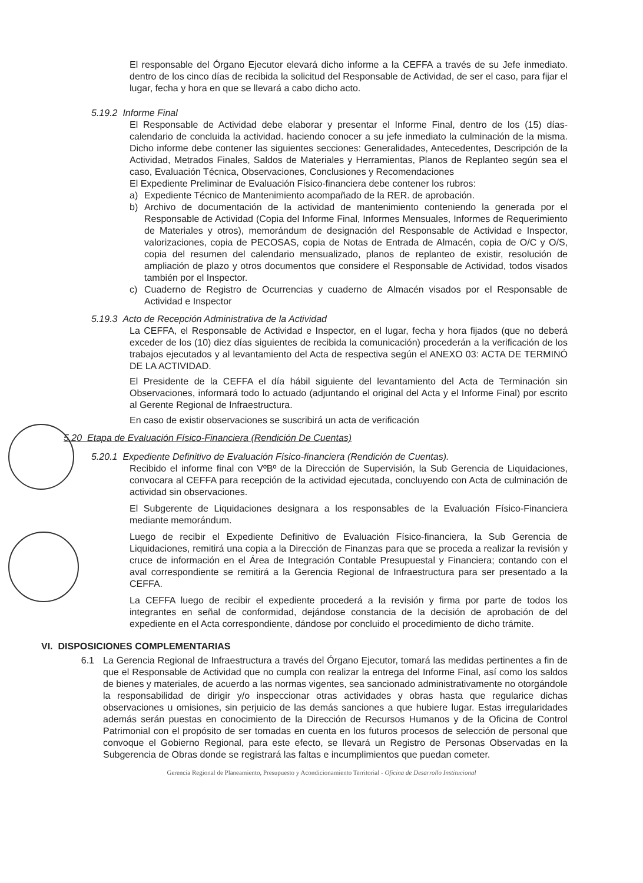El responsable del Órgano Ejecutor elevará dicho informe a la CEFFA a través de su Jefe inmediato. dentro de los cinco días de recibida la solicitud del Responsable de Actividad, de ser el caso, para fijar el lugar, fecha y hora en que se llevará a cabo dicho acto.
5.19.2 Informe Final
El Responsable de Actividad debe elaborar y presentar el Informe Final, dentro de los (15) días-calendario de concluida la actividad. haciendo conocer a su jefe inmediato la culminación de la misma. Dicho informe debe contener las siguientes secciones: Generalidades, Antecedentes, Descripción de la Actividad, Metrados Finales, Saldos de Materiales y Herramientas, Planos de Replanteo según sea el caso, Evaluación Técnica, Observaciones, Conclusiones y Recomendaciones
El Expediente Preliminar de Evaluación Físico-financiera debe contener los rubros:
a) Expediente Técnico de Mantenimiento acompañado de la RER. de aprobación.
b) Archivo de documentación de la actividad de mantenimiento conteniendo la generada por el Responsable de Actividad (Copia del Informe Final, Informes Mensuales, Informes de Requerimiento de Materiales y otros), memorándum de designación del Responsable de Actividad e Inspector, valorizaciones, copia de PECOSAS, copia de Notas de Entrada de Almacén, copia de O/C y O/S, copia del resumen del calendario mensualizado, planos de replanteo de existir, resolución de ampliación de plazo y otros documentos que considere el Responsable de Actividad, todos visados también por el Inspector.
c) Cuaderno de Registro de Ocurrencias y cuaderno de Almacén visados por el Responsable de Actividad e Inspector
5.19.3 Acto de Recepción Administrativa de la Actividad
La CEFFA, el Responsable de Actividad e Inspector, en el lugar, fecha y hora fijados (que no deberá exceder de los (10) diez días siguientes de recibida la comunicación) procederán a la verificación de los trabajos ejecutados y al levantamiento del Acta de respectiva según el ANEXO 03: ACTA DE TERMINÓ DE LA ACTIVIDAD.
El Presidente de la CEFFA el día hábil siguiente del levantamiento del Acta de Terminación sin Observaciones, informará todo lo actuado (adjuntando el original del Acta y el Informe Final) por escrito al Gerente Regional de Infraestructura.
En caso de existir observaciones se suscribirá un acta de verificación
5.20 Etapa de Evaluación Físico-Financiera (Rendición De Cuentas)
5.20.1 Expediente Definitivo de Evaluación Físico-financiera (Rendición de Cuentas).
Recibido el informe final con VºBº de la Dirección de Supervisión, la Sub Gerencia de Liquidaciones, convocara al CEFFA para recepción de la actividad ejecutada, concluyendo con Acta de culminación de actividad sin observaciones.
El Subgerente de Liquidaciones designara a los responsables de la Evaluación Físico-Financiera mediante memorándum.
Luego de recibir el Expediente Definitivo de Evaluación Físico-financiera, la Sub Gerencia de Liquidaciones, remitirá una copia a la Dirección de Finanzas para que se proceda a realizar la revisión y cruce de información en el Área de Integración Contable Presupuestal y Financiera; contando con el aval correspondiente se remitirá a la Gerencia Regional de Infraestructura para ser presentado a la CEFFA.
La CEFFA luego de recibir el expediente procederá a la revisión y firma por parte de todos los integrantes en señal de conformidad, dejándose constancia de la decisión de aprobación de del expediente en el Acta correspondiente, dándose por concluido el procedimiento de dicho trámite.
VI. DISPOSICIONES COMPLEMENTARIAS
6.1 La Gerencia Regional de Infraestructura a través del Órgano Ejecutor, tomará las medidas pertinentes a fin de que el Responsable de Actividad que no cumpla con realizar la entrega del Informe Final, así como los saldos de bienes y materiales, de acuerdo a las normas vigentes, sea sancionado administrativamente no otorgándole la responsabilidad de dirigir y/o inspeccionar otras actividades y obras hasta que regularice dichas observaciones u omisiones, sin perjuicio de las demás sanciones a que hubiere lugar. Estas irregularidades además serán puestas en conocimiento de la Dirección de Recursos Humanos y de la Oficina de Control Patrimonial con el propósito de ser tomadas en cuenta en los futuros procesos de selección de personal que convoque el Gobierno Regional, para este efecto, se llevará un Registro de Personas Observadas en la Subgerencia de Obras donde se registrará las faltas e incumplimientos que puedan cometer.
Gerencia Regional de Planeamiento, Presupuesto y Acondicionamiento Territorial - Oficina de Desarrollo Institucional